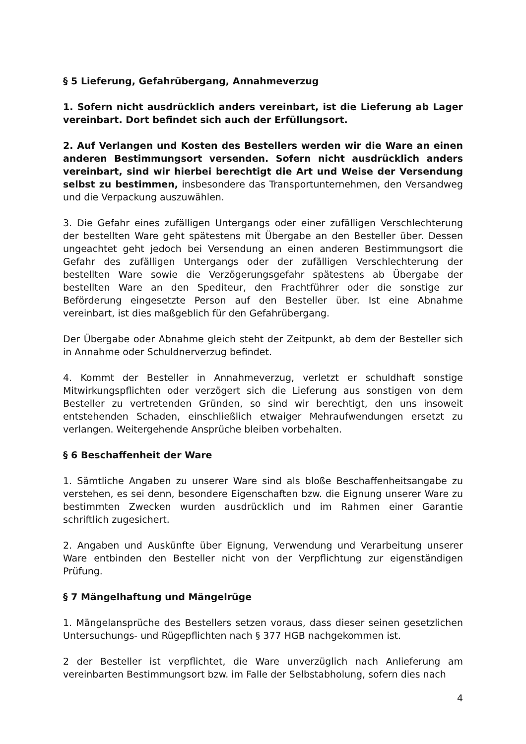§ 5 Lieferung, Gefahrübergang, Annahmeverzug
1. Sofern nicht ausdrücklich anders vereinbart, ist die Lieferung ab Lager vereinbart. Dort befindet sich auch der Erfüllungsort.
2. Auf Verlangen und Kosten des Bestellers werden wir die Ware an einen anderen Bestimmungsort versenden. Sofern nicht ausdrücklich anders vereinbart, sind wir hierbei berechtigt die Art und Weise der Versendung selbst zu bestimmen, insbesondere das Transportunternehmen, den Versandweg und die Verpackung auszuwählen.
3. Die Gefahr eines zufälligen Untergangs oder einer zufälligen Verschlechterung der bestellten Ware geht spätestens mit Übergabe an den Besteller über. Dessen ungeachtet geht jedoch bei Versendung an einen anderen Bestimmungsort die Gefahr des zufälligen Untergangs oder der zufälligen Verschlechterung der bestellten Ware sowie die Verzögerungsgefahr spätestens ab Übergabe der bestellten Ware an den Spediteur, den Frachtführer oder die sonstige zur Beförderung eingesetzte Person auf den Besteller über. Ist eine Abnahme vereinbart, ist dies maßgeblich für den Gefahrübergang.
Der Übergabe oder Abnahme gleich steht der Zeitpunkt, ab dem der Besteller sich in Annahme oder Schuldnerverzug befindet.
4. Kommt der Besteller in Annahmeverzug, verletzt er schuldhaft sonstige Mitwirkungspflichten oder verzögert sich die Lieferung aus sonstigen von dem Besteller zu vertretenden Gründen, so sind wir berechtigt, den uns insoweit entstehenden Schaden, einschließlich etwaiger Mehraufwendungen ersetzt zu verlangen. Weitergehende Ansprüche bleiben vorbehalten.
§ 6 Beschaffenheit der Ware
1. Sämtliche Angaben zu unserer Ware sind als bloße Beschaffenheitsangabe zu verstehen, es sei denn, besondere Eigenschaften bzw. die Eignung unserer Ware zu bestimmten Zwecken wurden ausdrücklich und im Rahmen einer Garantie schriftlich zugesichert.
2. Angaben und Auskünfte über Eignung, Verwendung und Verarbeitung unserer Ware entbinden den Besteller nicht von der Verpflichtung zur eigenständigen Prüfung.
§ 7 Mängelhaftung und Mängelrüge
1. Mängelansprüche des Bestellers setzen voraus, dass dieser seinen gesetzlichen Untersuchungs- und Rügepflichten nach § 377 HGB nachgekommen ist.
2 der Besteller ist verpflichtet, die Ware unverzüglich nach Anlieferung am vereinbarten Bestimmungsort bzw. im Falle der Selbstabholung, sofern dies nach
4